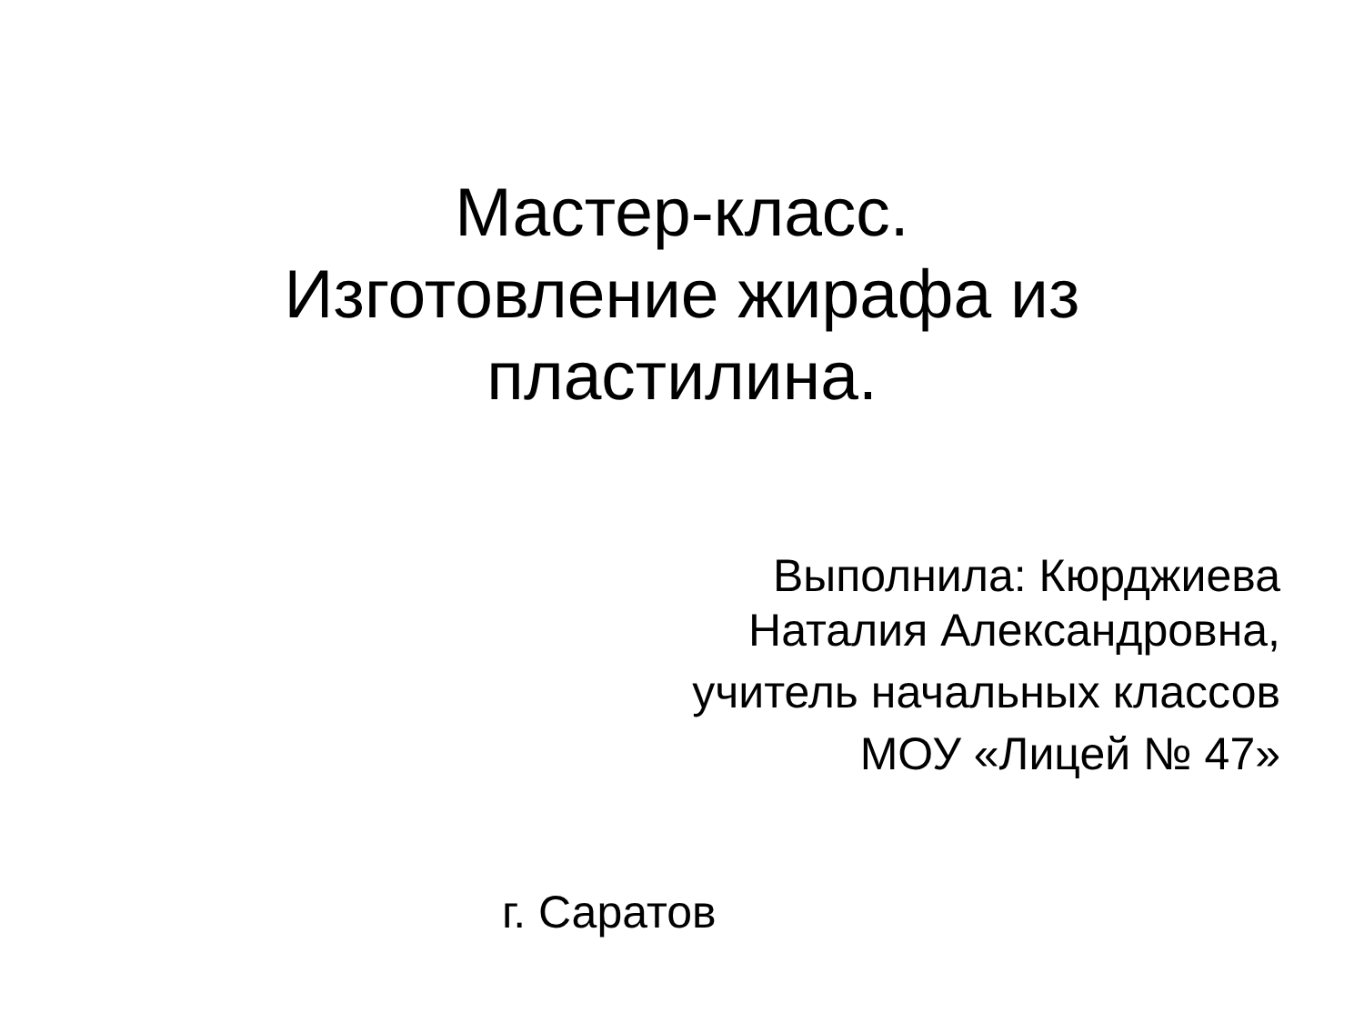Мастер-класс.
Изготовление жирафа из пластилина.
Выполнила: Кюрджиева
Наталия Александровна,
учитель начальных классов
МОУ «Лицей № 47»
г. Саратов